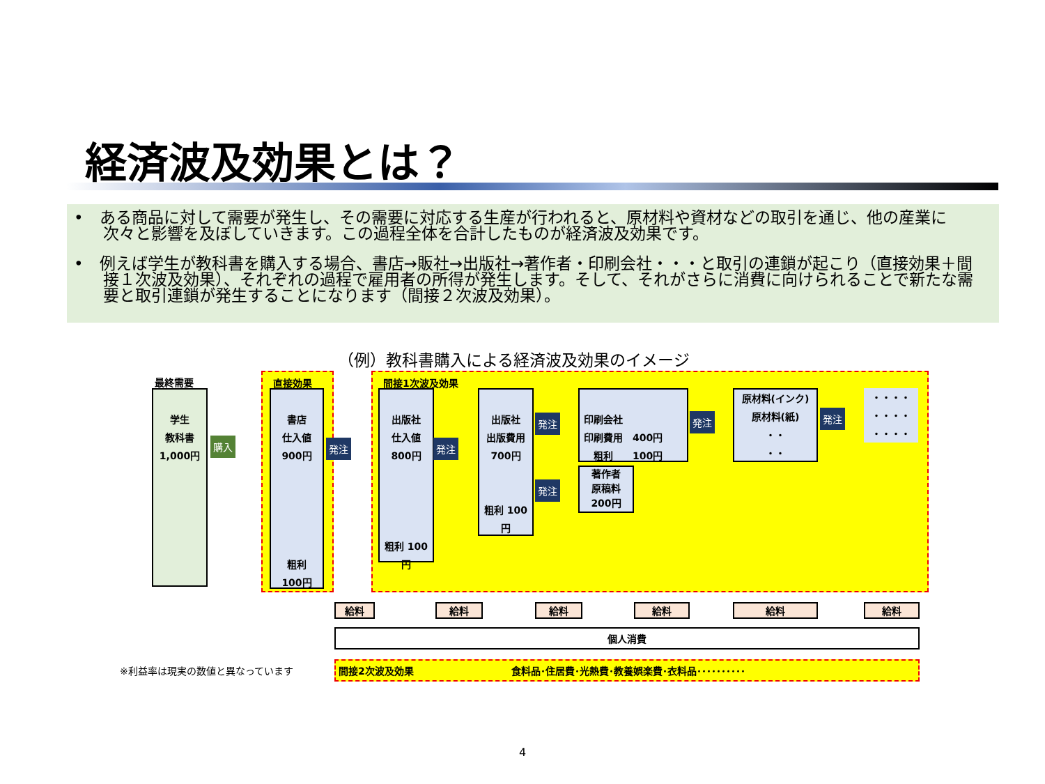経済波及効果とは？
•　ある商品に対して需要が発生し、その需要に対応する生産が行われると、原材料や資材などの取引を通じ、他の産業に次々と影響を及ぼしていきます。この過程全体を合計したものが経済波及効果です。
•　例えば学生が教科書を購入する場合、書店→販社→出版社→著作者・印刷会社・・・と取引の連鎖が起こり（直接効果＋間接１次波及効果）、それぞれの過程で雇用者の所得が発生します。そして、それがさらに消費に向けられることで新たな需要と取引連鎖が発生することになります（間接２次波及効果）。
（例）教科書購入による経済波及効果のイメージ
最終需要
学生
教科書
1,000円
購入
直接効果
書店
仕入値
900円
粗利
100円
発注
間接1次波及効果
出版社
仕入値
800円
粗利 100円
発注
出版社
出版費用
700円
粗利 100円
発注
発注
印刷会社
印刷費用　400円
　粗利　　100円
著作者
原稿料
200円
発注
原材料(インク)
原材料(紙)
・・
・・
発注
・・・・
・・・・
・・・・
給料 給料 給料 給料 給料 給料
個人消費
※利益率は現実の数値と異なっています 間接2次波及効果 食料品･住居費･光熱費･教養娯楽費･衣料品･･････････
4